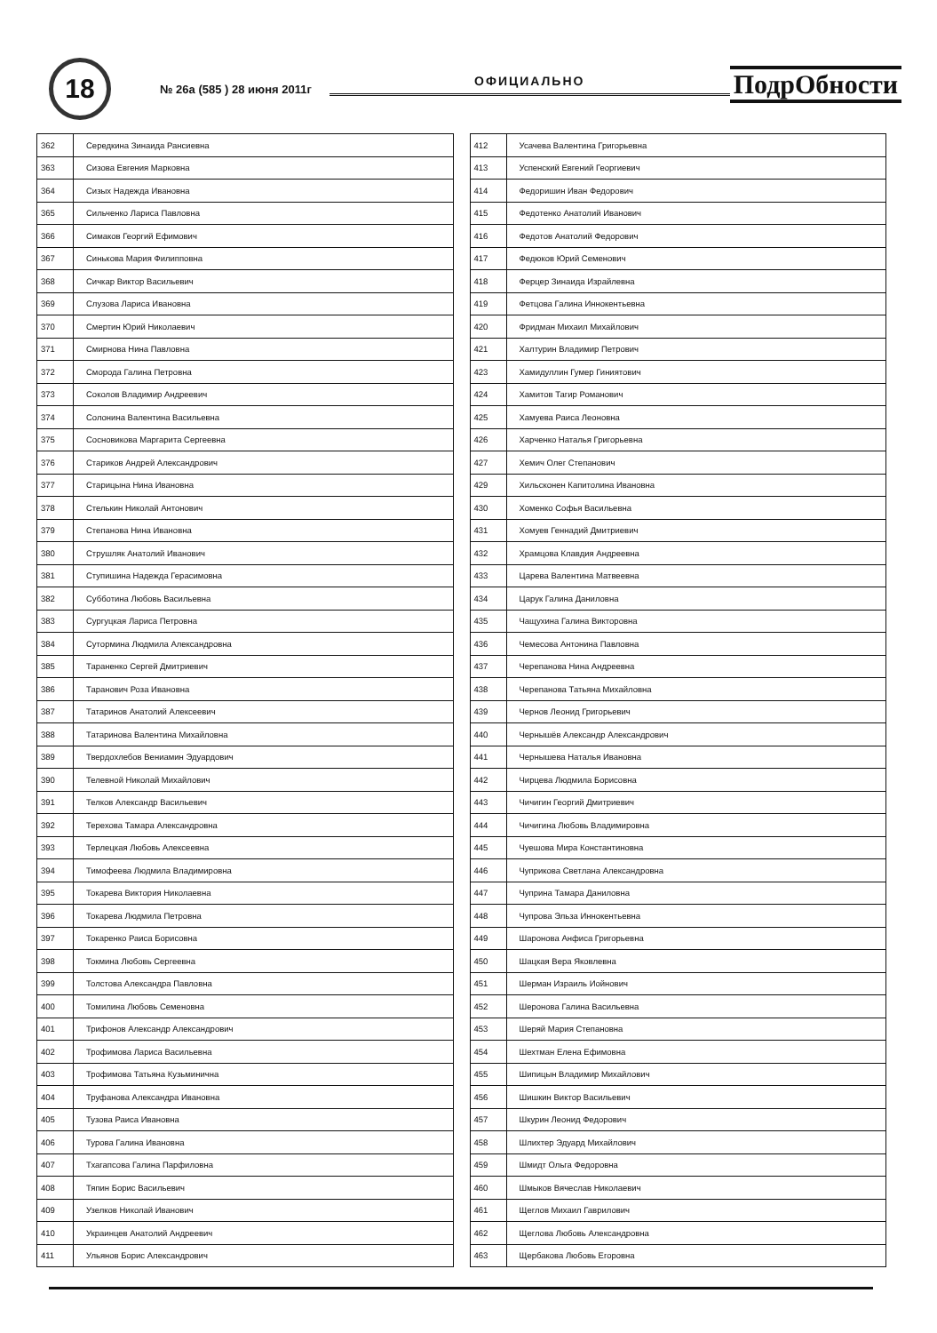18
№ 26а (585 ) 28 июня 2011г
ОФИЦИАЛЬНО
ПодрОбности
| 362 | Середкина Зинаида Рансиевна |
| 363 | Сизова Евгения Марковна |
| 364 | Сизых Надежда Ивановна |
| 365 | Сильченко Лариса Павловна |
| 366 | Симаков Георгий Ефимович |
| 367 | Синькова Мария Филипповна |
| 368 | Сичкар Виктор Васильевич |
| 369 | Слузова Лариса Ивановна |
| 370 | Смертин Юрий Николаевич |
| 371 | Смирнова Нина Павловна |
| 372 | Сморода Галина Петровна |
| 373 | Соколов Владимир Андреевич |
| 374 | Солонина Валентина Васильевна |
| 375 | Сосновикова Маргарита Сергеевна |
| 376 | Стариков Андрей Александрович |
| 377 | Старицына Нина Ивановна |
| 378 | Стелькин Николай Антонович |
| 379 | Степанова Нина Ивановна |
| 380 | Струшляк Анатолий Иванович |
| 381 | Ступишина Надежда Герасимовна |
| 382 | Субботина Любовь Васильевна |
| 383 | Сургуцкая Лариса Петровна |
| 384 | Сутормина Людмила Александровна |
| 385 | Тараненко Сергей Дмитриевич |
| 386 | Таранович Роза Ивановна |
| 387 | Татаринов Анатолий Алексеевич |
| 388 | Татаринова Валентина Михайловна |
| 389 | Твердохлебов Вениамин Эдуардович |
| 390 | Телевной Николай Михайлович |
| 391 | Телков Александр Васильевич |
| 392 | Терехова Тамара Александровна |
| 393 | Терлецкая Любовь Алексеевна |
| 394 | Тимофеева Людмила Владимировна |
| 395 | Токарева Виктория Николаевна |
| 396 | Токарева Людмила Петровна |
| 397 | Токаренко Раиса Борисовна |
| 398 | Токмина Любовь Сергеевна |
| 399 | Толстова Александра Павловна |
| 400 | Томилина Любовь Семеновна |
| 401 | Трифонов Александр Александрович |
| 402 | Трофимова Лариса Васильевна |
| 403 | Трофимова Татьяна Кузьминична |
| 404 | Труфанова Александра Ивановна |
| 405 | Тузова Раиса Ивановна |
| 406 | Турова Галина Ивановна |
| 407 | Тхагапсова Галина Парфиловна |
| 408 | Тяпин Борис Васильевич |
| 409 | Узелков Николай Иванович |
| 410 | Украинцев Анатолий Андреевич |
| 411 | Ульянов Борис Александрович |
| 412 | Усачева Валентина Григорьевна |
| 413 | Успенский Евгений Георгиевич |
| 414 | Федоришин Иван Федорович |
| 415 | Федотенко Анатолий Иванович |
| 416 | Федотов Анатолий Федорович |
| 417 | Федюков Юрий Семенович |
| 418 | Ферцер Зинаида Израйлевна |
| 419 | Фетцова Галина Иннокентьевна |
| 420 | Фридман Михаил Михайлович |
| 421 | Халтурин Владимир Петрович |
| 423 | Хамидуллин Гумер Гиниятович |
| 424 | Хамитов Тагир Романович |
| 425 | Хамуева Раиса Леоновна |
| 426 | Харченко Наталья Григорьевна |
| 427 | Хемич Олег Степанович |
| 429 | Хильсконен Капитолина Ивановна |
| 430 | Хоменко Софья Васильевна |
| 431 | Хомуев Геннадий Дмитриевич |
| 432 | Храмцова Клавдия Андреевна |
| 433 | Царева Валентина Матвеевна |
| 434 | Царук Галина Даниловна |
| 435 | Чащухина Галина Викторовна |
| 436 | Чемесова Антонина Павловна |
| 437 | Черепанова Нина Андреевна |
| 438 | Черепанова Татьяна Михайловна |
| 439 | Чернов Леонид Григорьевич |
| 440 | Чернышёв Александр Александрович |
| 441 | Чернышева Наталья Ивановна |
| 442 | Чирцева Людмила Борисовна |
| 443 | Чичигин Георгий Дмитриевич |
| 444 | Чичигина Любовь Владимировна |
| 445 | Чуешова Мира Константиновна |
| 446 | Чуприкова Светлана Александровна |
| 447 | Чуприна Тамара Даниловна |
| 448 | Чупрова Эльза Иннокентьевна |
| 449 | Шаронова Анфиса Григорьевна |
| 450 | Шацкая Вера Яковлевна |
| 451 | Шерман Израиль Иойнович |
| 452 | Шеронова Галина Васильевна |
| 453 | Шеряй Мария Степановна |
| 454 | Шехтман Елена Ефимовна |
| 455 | Шипицын Владимир Михайлович |
| 456 | Шишкин Виктор Васильевич |
| 457 | Шкурин Леонид Федорович |
| 458 | Шлихтер Эдуард Михайлович |
| 459 | Шмидт Ольга Федоровна |
| 460 | Шмыков Вячеслав Николаевич |
| 461 | Щеглов Михаил Гаврилович |
| 462 | Щеглова Любовь Александровна |
| 463 | Щербакова Любовь Егоровна |